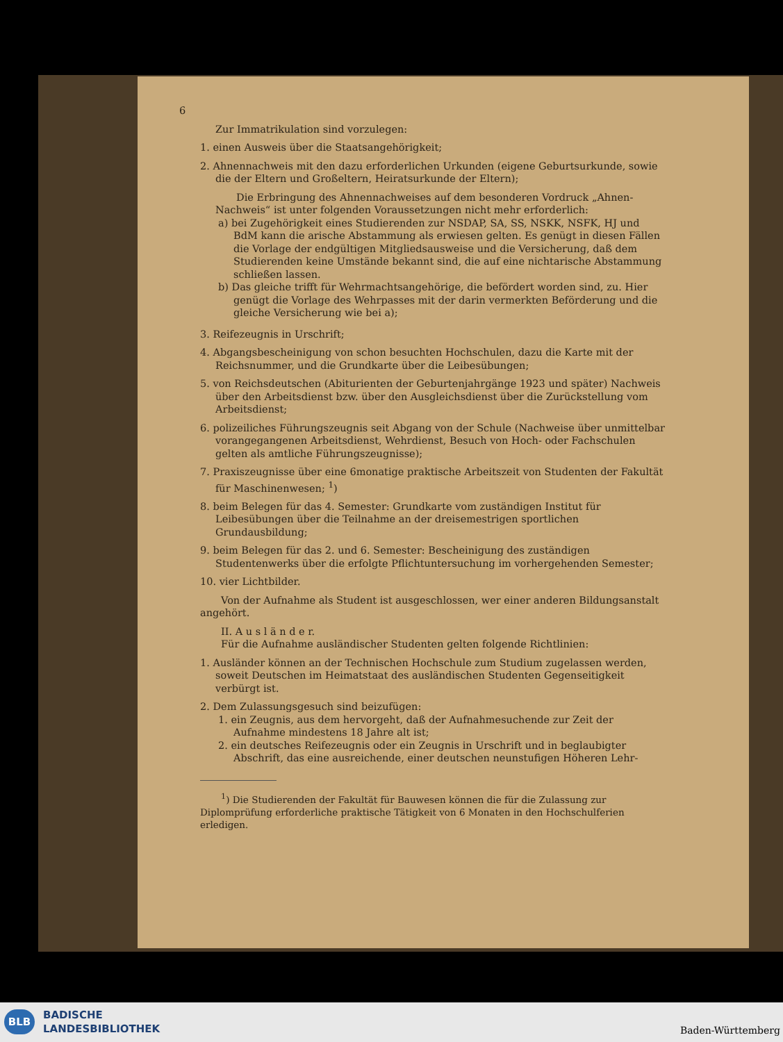6
Zur Immatrikulation sind vorzulegen:
1. einen Ausweis über die Staatsangehörigkeit;
2. Ahnennachweis mit den dazu erforderlichen Urkunden (eigene Geburtsurkunde, sowie die der Eltern und Großeltern, Heiratsurkunde der Eltern);
Die Erbringung des Ahnennachweises auf dem besonderen Vordruck „Ahnen-Nachweis“ ist unter folgenden Voraussetzungen nicht mehr erforderlich:
a) bei Zugehörigkeit eines Studierenden zur NSDAP, SA, SS, NSKK, NSFK, HJ und BdM kann die arische Abstammung als erwiesen gelten. Es genügt in diesen Fällen die Vorlage der endgültigen Mitgliedsausweise und die Versicherung, daß dem Studierenden keine Umstände bekannt sind, die auf eine nichtarische Abstammung schließen lassen.
b) Das gleiche trifft für Wehrmachtsangehörige, die befördert worden sind, zu. Hier genügt die Vorlage des Wehrpasses mit der darin vermerkten Beförderung und die gleiche Versicherung wie bei a);
3. Reifezeugnis in Urschrift;
4. Abgangsbescheinigung von schon besuchten Hochschulen, dazu die Karte mit der Reichsnummer, und die Grundkarte über die Leibesübungen;
5. von Reichsdeutschen (Abiturienten der Geburtenjahrgänge 1923 und später) Nachweis über den Arbeitsdienst bzw. über den Ausgleichsdienst über die Zurückstellung vom Arbeitsdienst;
6. polizeiliches Führungszeugnis seit Abgang von der Schule (Nachweise über unmittelbar vorangegangenen Arbeitsdienst, Wehrdienst, Besuch von Hoch- oder Fachschulen gelten als amtliche Führungszeugnisse);
7. Praxiszeugnisse über eine 6monatige praktische Arbeitszeit von Studenten der Fakultät für Maschinenwesen; <sup>1</sup>)
8. beim Belegen für das 4. Semester: Grundkarte vom zuständigen Institut für Leibesübungen über die Teilnahme an der dreisemestrigen sportlichen Grundausbildung;
9. beim Belegen für das 2. und 6. Semester: Bescheinigung des zuständigen Studentenwerks über die erfolgte Pflichtuntersuchung im vorhergehenden Semester;
10. vier Lichtbilder.
Von der Aufnahme als Student ist ausgeschlossen, wer einer anderen Bildungsanstalt angehört.
II. A u s l ä n d e r.
Für die Aufnahme ausländischer Studenten gelten folgende Richtlinien:
1. Ausländer können an der Technischen Hochschule zum Studium zugelassen werden, soweit Deutschen im Heimatstaat des ausländischen Studenten Gegenseitigkeit verbürgt ist.
2. Dem Zulassungsgesuch sind beizufügen:
1. ein Zeugnis, aus dem hervorgeht, daß der Aufnahmesuchende zur Zeit der Aufnahme mindestens 18 Jahre alt ist;
2. ein deutsches Reifezeugnis oder ein Zeugnis in Urschrift und in beglaubigter Abschrift, das eine ausreichende, einer deutschen neunstufigen Höheren Lehr-
<sup>1</sup>) Die Studierenden der Fakultät für Bauwesen können die für die Zulassung zur Diplomprüfung erforderliche praktische Tätigkeit von 6 Monaten in den Hochschulferien erledigen.
BLB
BADISCHE
LANDESBIBLIOTHEK
Baden-Württemberg